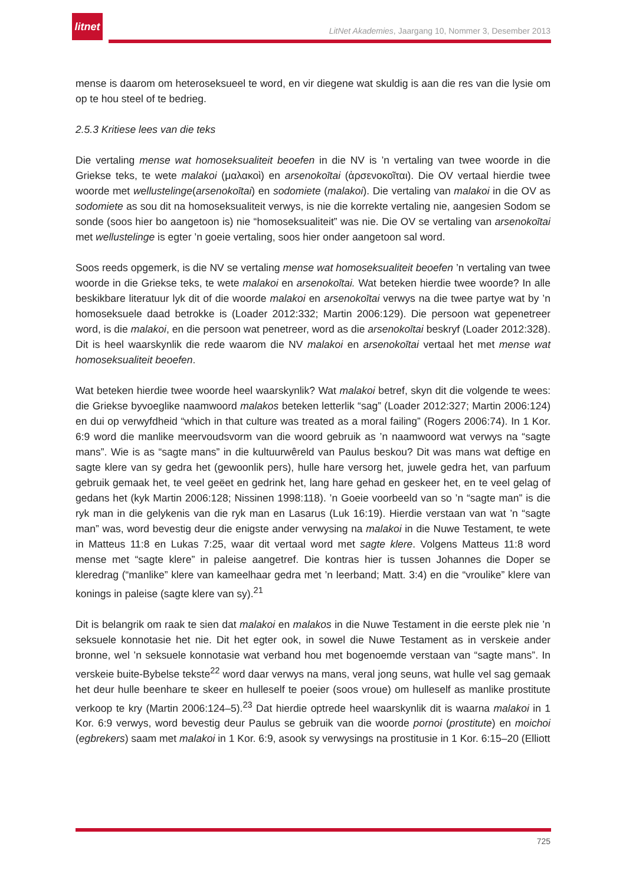litnet
LitNet Akademies, Jaargang 10, Nommer 3, Desember 2013
mense is daarom om heteroseksueel te word, en vir diegene wat skuldig is aan die res van die lysie om op te hou steel of te bedrieg.
2.5.3 Kritiese lees van die teks
Die vertaling mense wat homoseksualiteit beoefen in die NV is ’n vertaling van twee woorde in die Griekse teks, te wete malakoi (μαλακοὶ) en arsenokoītai (ἀρσενοκοῖται). Die OV vertaal hierdie twee woorde met wellustelinge(arsenokoītai) en sodomiete (malakoi). Die vertaling van malakoi in die OV as sodomiete as sou dit na homoseksualiteit verwys, is nie die korrekte vertaling nie, aangesien Sodom se sonde (soos hier bo aangetoon is) nie “homoseksualiteit” was nie. Die OV se vertaling van arsenokoītai met wellustelinge is egter ’n goeie vertaling, soos hier onder aangetoon sal word.
Soos reeds opgemerk, is die NV se vertaling mense wat homoseksualiteit beoefen ’n vertaling van twee woorde in die Griekse teks, te wete malakoi en arsenokoītai. Wat beteken hierdie twee woorde? In alle beskikbare literatuur lyk dit of die woorde malakoi en arsenokoītai verwys na die twee partye wat by ’n homoseksuele daad betrokke is (Loader 2012:332; Martin 2006:129). Die persoon wat gepenetreer word, is die malakoi, en die persoon wat penetreer, word as die arsenokoītai beskryf (Loader 2012:328). Dit is heel waarskynlik die rede waarom die NV malakoi en arsenokoītai vertaal het met mense wat homoseksualiteit beoefen.
Wat beteken hierdie twee woorde heel waarskynlik? Wat malakoi betref, skyn dit die volgende te wees: die Griekse byvoeglike naamwoord malakos beteken letterlik “sag” (Loader 2012:327; Martin 2006:124) en dui op verwyfdheid “which in that culture was treated as a moral failing” (Rogers 2006:74). In 1 Kor. 6:9 word die manlike meervoudsvorm van die woord gebruik as ’n naamwoord wat verwys na “sagte mans”. Wie is as “sagte mans” in die kultuurwêreld van Paulus beskou? Dit was mans wat deftige en sagte klere van sy gedra het (gewoonlik pers), hulle hare versorg het, juwele gedra het, van parfuum gebruik gemaak het, te veel geëet en gedrink het, lang hare gehad en geskeer het, en te veel gelag of gedans het (kyk Martin 2006:128; Nissinen 1998:118). ’n Goeie voorbeeld van so ’n “sagte man” is die ryk man in die gelykenis van die ryk man en Lasarus (Luk 16:19). Hierdie verstaan van wat ’n “sagte man” was, word bevestig deur die enigste ander verwysing na malakoi in die Nuwe Testament, te wete in Matteus 11:8 en Lukas 7:25, waar dit vertaal word met sagte klere. Volgens Matteus 11:8 word mense met “sagte klere” in paleise aangetref. Die kontras hier is tussen Johannes die Doper se kleredrag (“manlike” klere van kameelhaar gedra met ’n leerband; Matt. 3:4) en die “vroulike” klere van konings in paleise (sagte klere van sy).<sup>21</sup>
Dit is belangrik om raak te sien dat malakoi en malakos in die Nuwe Testament in die eerste plek nie ’n seksuele konnotasie het nie. Dit het egter ook, in sowel die Nuwe Testament as in verskeie ander bronne, wel ’n seksuele konnotasie wat verband hou met bogenoemde verstaan van “sagte mans”. In verskeie buite-Bybelse tekste<sup>22</sup> word daar verwys na mans, veral jong seuns, wat hulle vel sag gemaak het deur hulle beenhare te skeer en hulleself te poeier (soos vroue) om hulleself as manlike prostitute verkoop te kry (Martin 2006:124–5).<sup>23</sup> Dat hierdie optrede heel waarskynlik dit is waarna malakoi in 1 Kor. 6:9 verwys, word bevestig deur Paulus se gebruik van die woorde pornoi (prostitute) en moichoi (egbrekers) saam met malakoi in 1 Kor. 6:9, asook sy verwysings na prostitusie in 1 Kor. 6:15–20 (Elliott
725